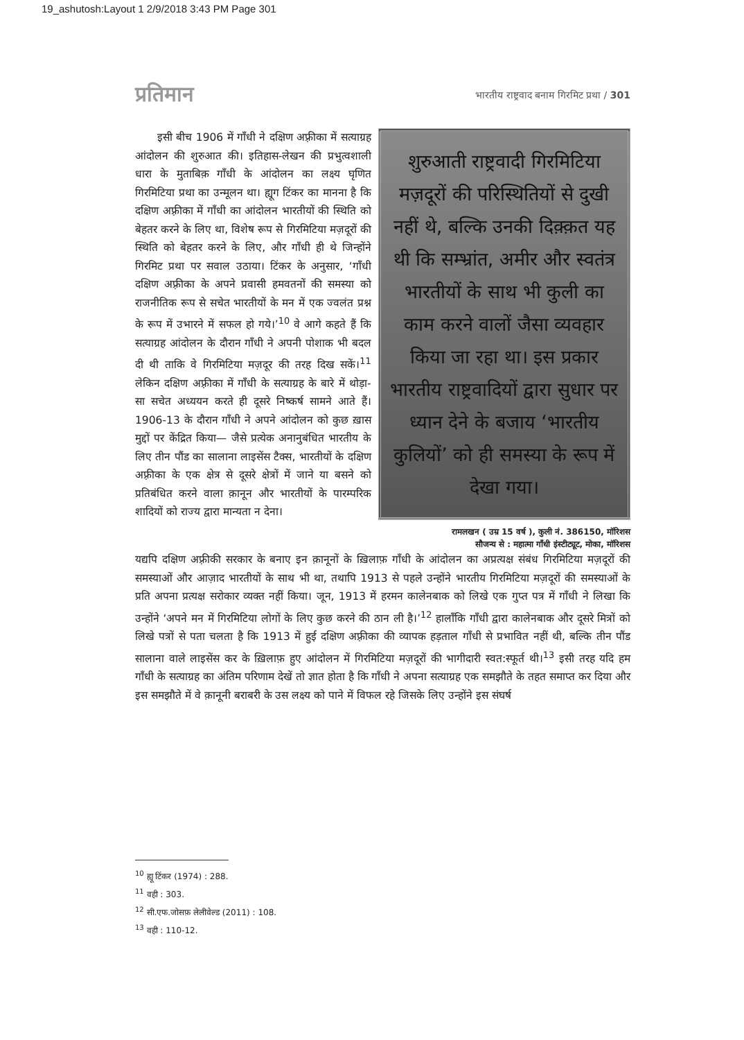19_ashutosh:Layout 1 2/9/2018 3:43 PM Page 301
प्रतिमान भारतीय राष्ट्रवाद बनाम गिरमिट प्रथा / 301
इसी बीच 1906 में गाँधी ने दक्षिण अफ़्रीका में सत्याग्रह आंदोलन की शुरुआत की। इतिहास-लेखन की प्रभुत्वशाली धारा के मुताबिक़ गाँधी के आंदोलन का लक्ष्य घृणित गिरमिटिया प्रथा का उन्मूलन था। ह्यूग टिंकर का मानना है कि दक्षिण अफ़्रीका में गाँधी का आंदोलन भारतीयों की स्थिति को बेहतर करने के लिए था, विशेष रूप से गिरमिटिया मज़दूरों की स्थिति को बेहतर करने के लिए, और गाँधी ही थे जिन्होंने गिरमिट प्रथा पर सवाल उठाया। टिंकर के अनुसार, ‘गाँधी दक्षिण अफ़्रीका के अपने प्रवासी हमवतनों की समस्या को राजनीतिक रूप से सचेत भारतीयों के मन में एक ज्वलंत प्रश्न के रूप में उभारने में सफल हो गये।’<sup>10</sup> वे आगे कहते हैं कि सत्याग्रह आंदोलन के दौरान गाँधी ने अपनी पोशाक भी बदल दी थी ताकि वे गिरमिटिया मज़दूर की तरह दिख सकें।<sup>11</sup> लेकिन दक्षिण अफ़्रीका में गाँधी के सत्याग्रह के बारे में थोड़ा-सा सचेत अध्ययन करते ही दूसरे निष्कर्ष सामने आते हैं। 1906-13 के दौरान गाँधी ने अपने आंदोलन को कुछ ख़ास मुद्दों पर केंद्रित किया— जैसे प्रत्येक अनानुबंधित भारतीय के लिए तीन पौंड का सालाना लाइसेंस टैक्स, भारतीयों के दक्षिण अफ़्रीका के एक क्षेत्र से दूसरे क्षेत्रों में जाने या बसने को प्रतिबंधित करने वाला क़ानून और भारतीयों के पारम्परिक शादियों को राज्य द्वारा मान्यता न देना।
शुरुआती राष्ट्रवादी गिरमिटिया मज़दूरों की परिस्थितियों से दुखी नहीं थे, बल्कि उनकी दिक़्क़त यह थी कि सम्भ्रांत, अमीर और स्वतंत्र भारतीयों के साथ भी कुली का काम करने वालों जैसा व्यवहार किया जा रहा था। इस प्रकार भारतीय राष्ट्रवादियों द्वारा सुधार पर ध्यान देने के बजाय ‘भारतीय कुलियों’ को ही समस्या के रूप में देखा गया।
रामलखन ( उम्र 15 वर्ष ), कुली नं. 386150, मॉरिशस
सौजन्य से : महात्मा गाँधी इंस्टीट्यूट, मोका, मॉरिशस
यद्यपि दक्षिण अफ़्रीकी सरकार के बनाए इन क़ानूनों के ख़िलाफ़ गाँधी के आंदोलन का अप्रत्यक्ष संबंध गिरमिटिया मज़दूरों की समस्याओं और आज़ाद भारतीयों के साथ भी था, तथापि 1913 से पहले उन्होंने भारतीय गिरमिटिया मज़दूरों की समस्याओं के प्रति अपना प्रत्यक्ष सरोकार व्यक्त नहीं किया। जून, 1913 में हरमन कालेनबाक को लिखे एक गुप्त पत्र में गाँधी ने लिखा कि उन्होंने ‘अपने मन में गिरमिटिया लोगों के लिए कुछ करने की ठान ली है।’<sup>12</sup> हालाँकि गाँधी द्वारा कालेनबाक और दूसरे मित्रों को लिखे पत्रों से पता चलता है कि 1913 में हुई दक्षिण अफ़्रीका की व्यापक हड़ताल गाँधी से प्रभावित नहीं थी, बल्कि तीन पौंड सालाना वाले लाइसेंस कर के ख़िलाफ़ हुए आंदोलन में गिरमिटिया मज़दूरों की भागीदारी स्वत:स्फूर्त थी।<sup>13</sup> इसी तरह यदि हम गाँधी के सत्याग्रह का अंतिम परिणाम देखें तो ज्ञात होता है कि गाँधी ने अपना सत्याग्रह एक समझौते के तहत समाप्त कर दिया और इस समझौते में वे क़ानूनी बराबरी के उस लक्ष्य को पाने में विफल रहे जिसके लिए उन्होंने इस संघर्ष
<sup>10</sup> ह्यू टिंकर (1974) : 288.
<sup>11</sup> वही : 303.
<sup>12</sup> सी.एफ.जोसफ़ लेलीवेल्ड (2011) : 108.
<sup>13</sup> वही : 110-12.